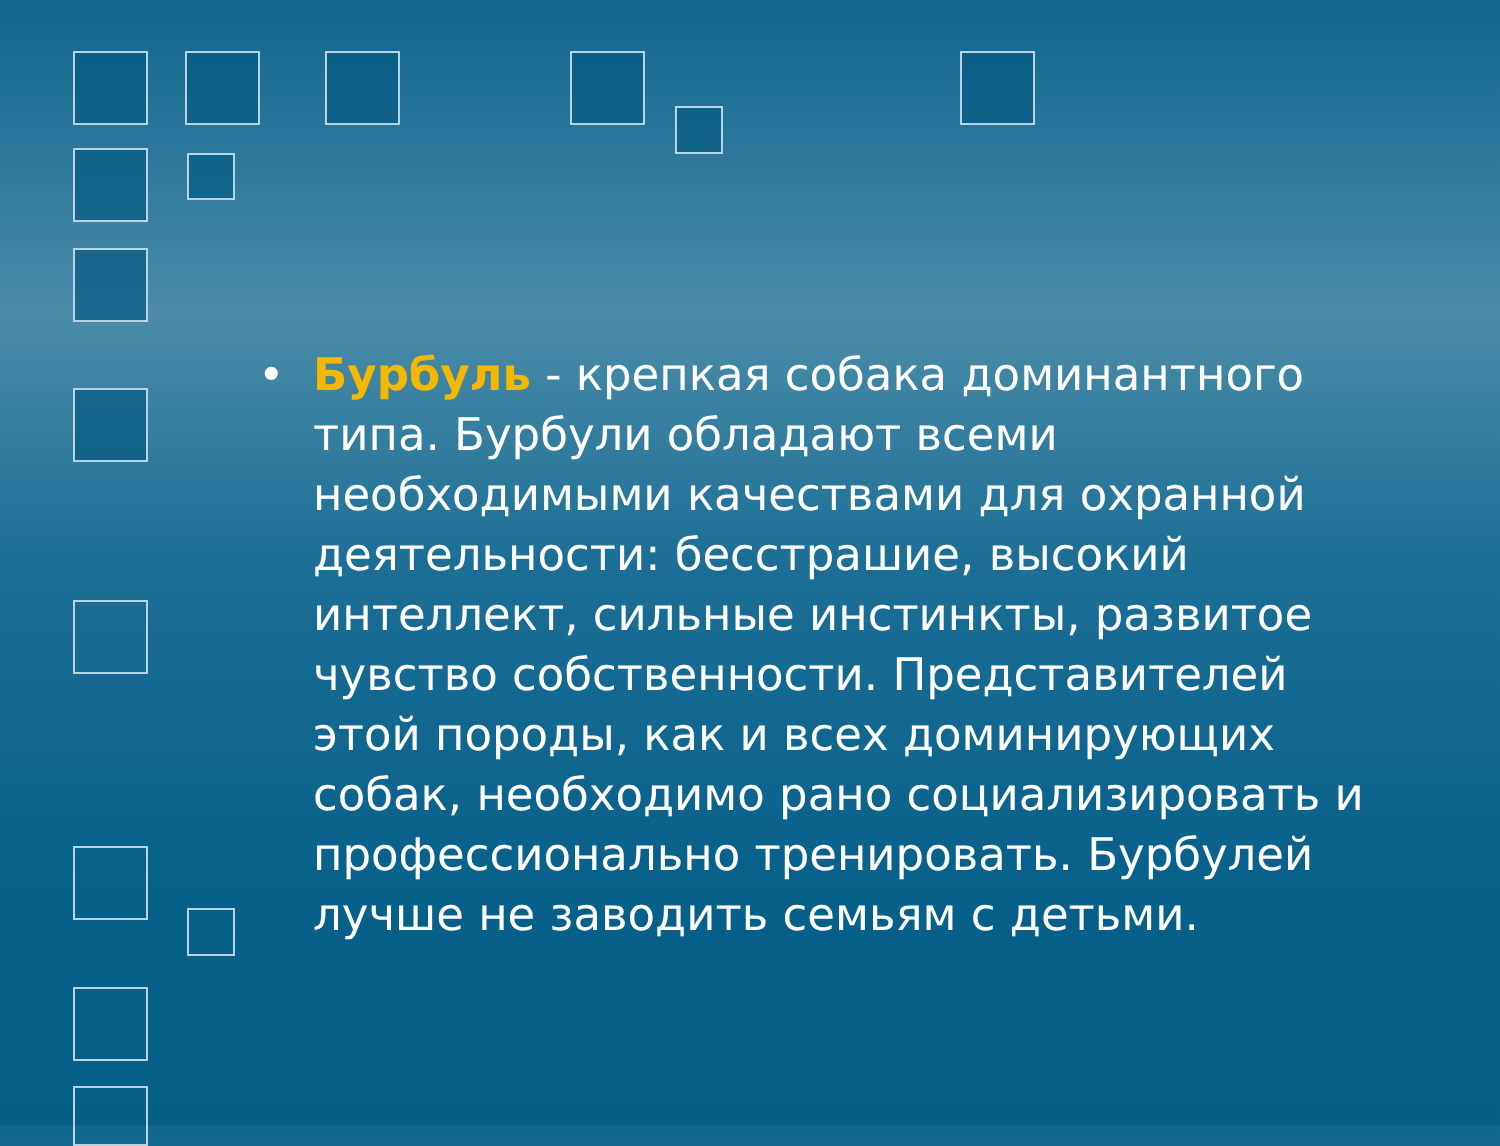• Бурбуль - крепкая собака доминантного типа. Бурбули обладают всеми необходимыми качествами для охранной деятельности: бесстрашие, высокий интеллект, сильные инстинкты, развитое чувство собственности. Представителей этой породы, как и всех доминирующих собак, необходимо рано социализировать и профессионально тренировать. Бурбулей лучше не заводить семьям с детьми.